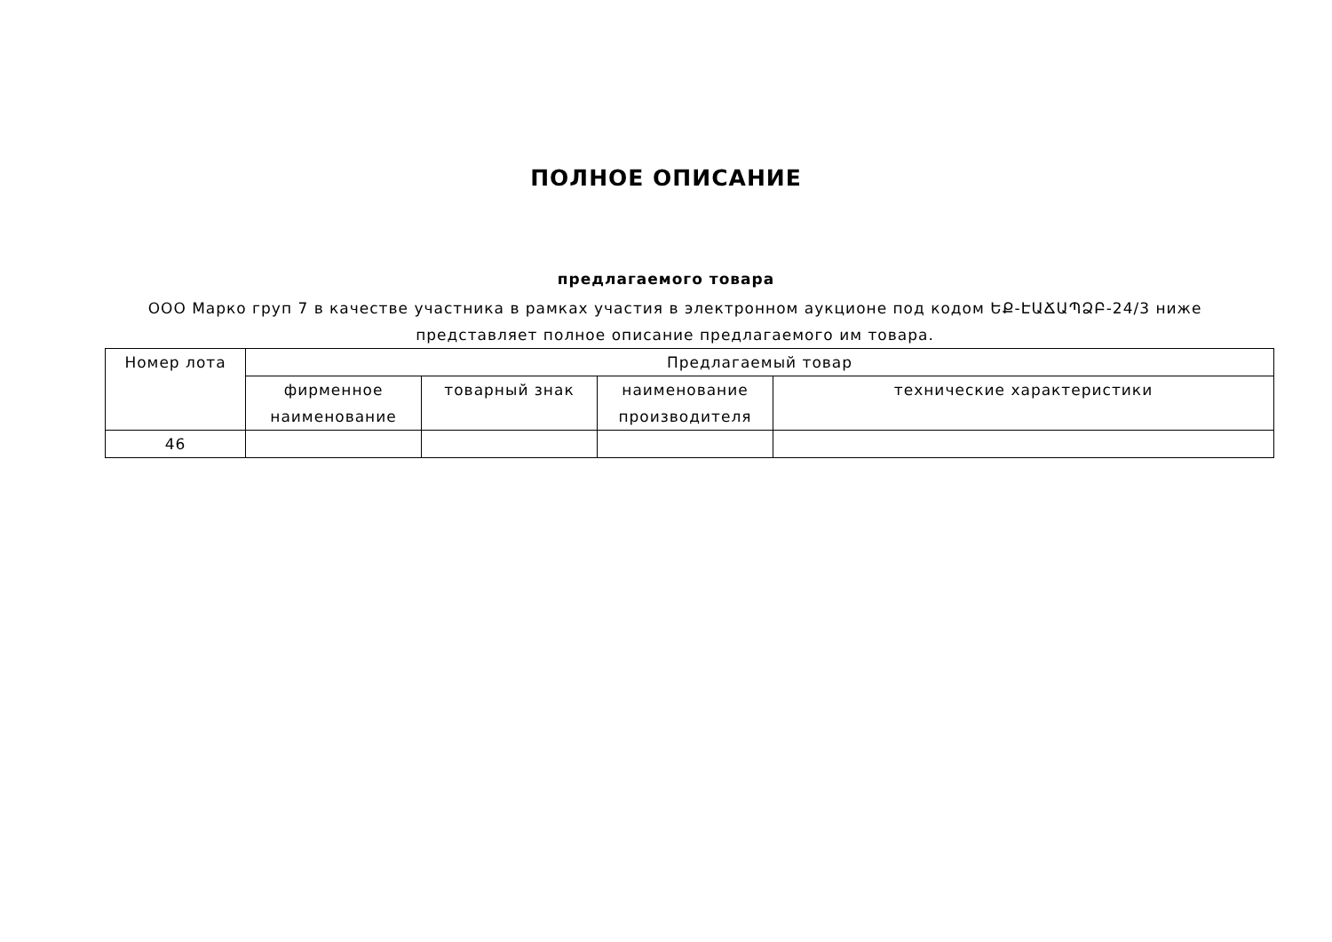ПОЛНОЕ ОПИСАНИЕ
предлагаемого товара
ООО Марко груп 7 в качестве участника в рамках участия в электронном аукционе под кодом ԵՔ-ԷԱՃԱՊՁԲ-24/3 ниже представляет полное описание предлагаемого им товара.
| Номер лота | Предлагаемый товар | | | |
| --- | --- | --- | --- | --- |
| | фирменное наименование | товарный знак | наименование производителя | технические характеристики |
| 46 | | | | |